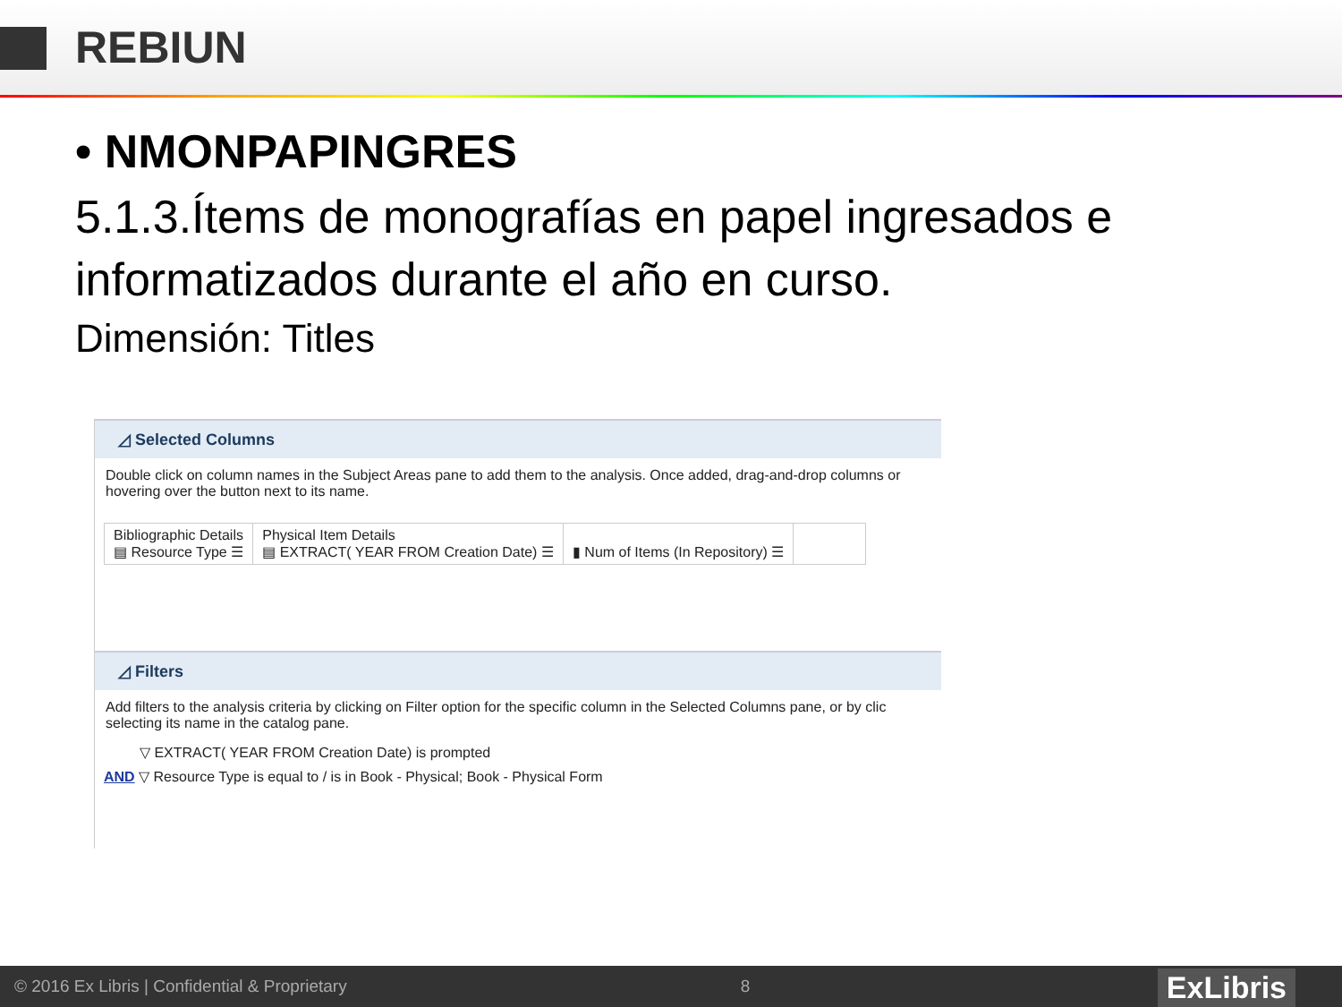REBIUN
• NMONPAPINGRES
5.1.3.Ítems de monografías en papel ingresados e informatizados durante el año en curso.
Dimensión: Titles
◿ Selected Columns
Double click on column names in the Subject Areas pane to add them to the analysis. Once added, drag-and-drop columns or hovering over the button next to its name.
Bibliographic Details
▤ Resource Type ☰
Physical Item Details
▤ EXTRACT( YEAR FROM Creation Date) ☰
▮ Num of Items (In Repository) ☰
◿ Filters
Add filters to the analysis criteria by clicking on Filter option for the specific column in the Selected Columns pane, or by clic selecting its name in the catalog pane.
▽ EXTRACT( YEAR FROM Creation Date) is prompted
AND ▽ Resource Type is equal to / is in Book - Physical; Book - Physical Form
© 2016 Ex Libris | Confidential & Proprietary 8
ExLibris